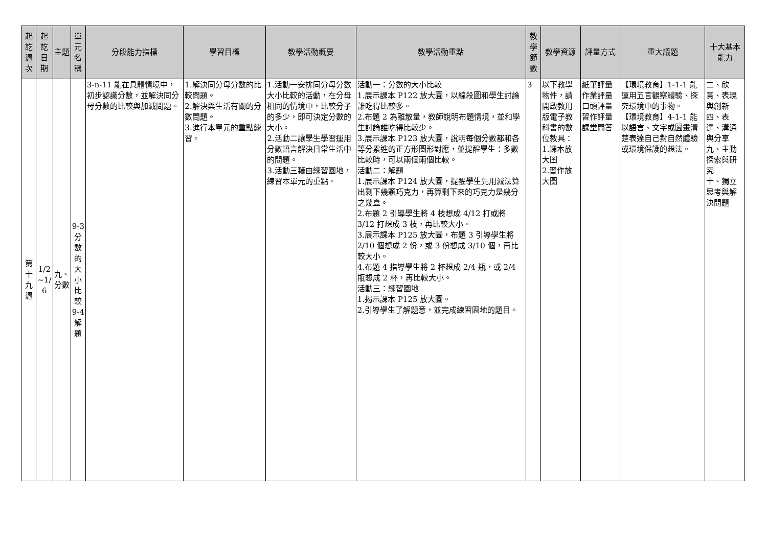| 起訖週次 | 起訖日期 | 主題 | 單元名稱 | 分段能力指標 | 學習目標 | 教學活動概要 | 教學活動重點 | 教學節數 | 教學資源 | 評量方式 | 重大議題 | 十大基本能力 |
| --- | --- | --- | --- | --- | --- | --- | --- | --- | --- | --- | --- | --- |
| 第十九週 | 1/2 ~1/ 6 | 九、分數 | 9-3 分數的大小比較 9-4 解題 | 3-n-11 能在具體情境中，初步認識分數，並解決同分母分數的比較與加減問題。 | 1.解決同分母分數的比較問題。 2.解決與生活有關的分數問題。 3.進行本單元的重點練習。 | 1.活動一安排同分母分數大小比較的活動，在分母相同的情境中，比較分子的多少，即可決定分數的大小。 2.活動二讓學生學習運用分數語言解決日常生活中的問題。 3.活動三藉由練習園地，練習本單元的重點。 | 活動一：分數的大小比較 1.展示課本 P122 放大圖，以線段圖和學生討論誰吃得比較多。 2.布題 2 為離散量，教師說明布題情境，並和學生討論誰吃得比較少。 3.展示課本 P123 放大圖，說明每個分數都和各等分累進的正方形圖形對應，並提醒學生：多數比較時，可以兩個兩個比較。 活動二：解題 1.展示課本 P124 放大圖，提醒學生先用減法算出剩下幾顆巧克力，再算剩下來的巧克力是幾分之幾盒。 2.布題 2 引導學生將 4 枝想成 4/12 打或將 3/12 打想成 3 枝，再比較大小。 3.展示課本 P125 放大圖，布題 3 引導學生將 2/10 個想成 2 份，或 3 份想成 3/10 個，再比較大小。 4.布題 4 指導學生將 2 杯想成 2/4 瓶，或 2/4 瓶想成 2 杯，再比較大小。 活動三：練習園地 1.揭示課本 P125 放大圖。 2.引導學生了解題意，並完成練習園地的題目。 | 3 | 以下教學物件，請開啟教用版電子教科書的數位教具： 1.課本放大圖 2.習作放大圖 | 紙筆評量 作業評量 口頭評量 習作評量 課堂問答 | 【環境教育】1-1-1 能運用五官觀察體驗、探究環境中的事物。 【環境教育】4-1-1 能以語言、文字或圖畫清楚表達自己對自然體驗或環境保護的想法。 | 二、欣賞、表現與創新 四、表達、溝通與分享 九、主動探索與研究 十、獨立思考與解決問題 |